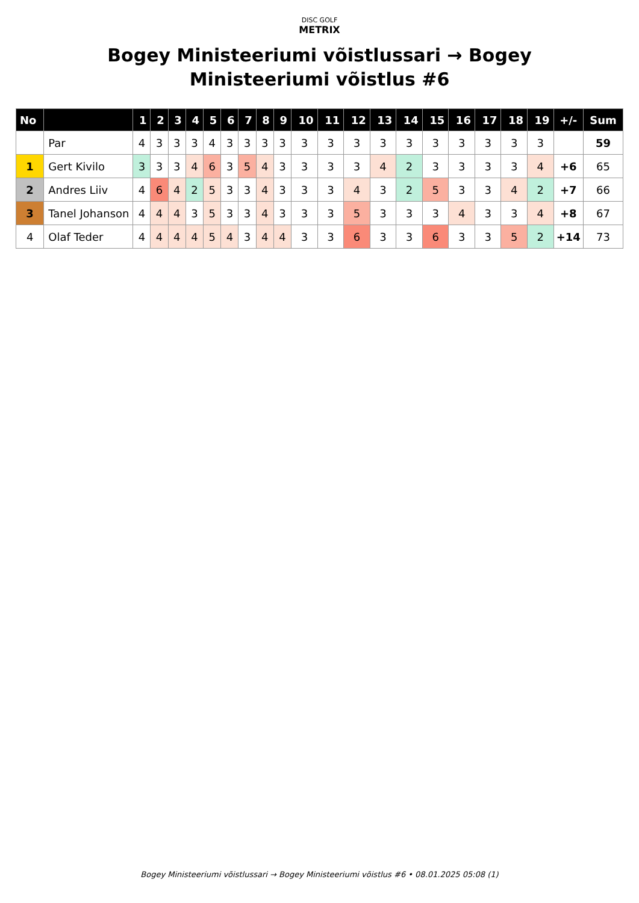DISC GOLF
METRIX
Bogey Ministeeriumi võistlussari → Bogey Ministeeriumi võistlus #6
| No | | 1 | 2 | 3 | 4 | 5 | 6 | 7 | 8 | 9 | 10 | 11 | 12 | 13 | 14 | 15 | 16 | 17 | 18 | 19 | +/- | Sum |
| --- | --- | --- | --- | --- | --- | --- | --- | --- | --- | --- | --- | --- | --- | --- | --- | --- | --- | --- | --- | --- | --- | --- |
| | Par | 4 | 3 | 3 | 3 | 4 | 3 | 3 | 3 | 3 | 3 | 3 | 3 | 3 | 3 | 3 | 3 | 3 | 3 | 3 | | 59 |
| 1 | Gert Kivilo | 3 | 3 | 3 | 4 | 6 | 3 | 5 | 4 | 3 | 3 | 3 | 3 | 4 | 2 | 3 | 3 | 3 | 3 | 4 | +6 | 65 |
| 2 | Andres Liiv | 4 | 6 | 4 | 2 | 5 | 3 | 3 | 4 | 3 | 3 | 3 | 4 | 3 | 2 | 5 | 3 | 3 | 4 | 2 | +7 | 66 |
| 3 | Tanel Johanson | 4 | 4 | 4 | 3 | 5 | 3 | 3 | 4 | 3 | 3 | 3 | 5 | 3 | 3 | 3 | 4 | 3 | 3 | 4 | +8 | 67 |
| 4 | Olaf Teder | 4 | 4 | 4 | 4 | 5 | 4 | 3 | 4 | 4 | 3 | 3 | 6 | 3 | 3 | 6 | 3 | 3 | 5 | 2 | +14 | 73 |
Bogey Ministeeriumi võistlussari → Bogey Ministeeriumi võistlus #6 • 08.01.2025 05:08 (1)